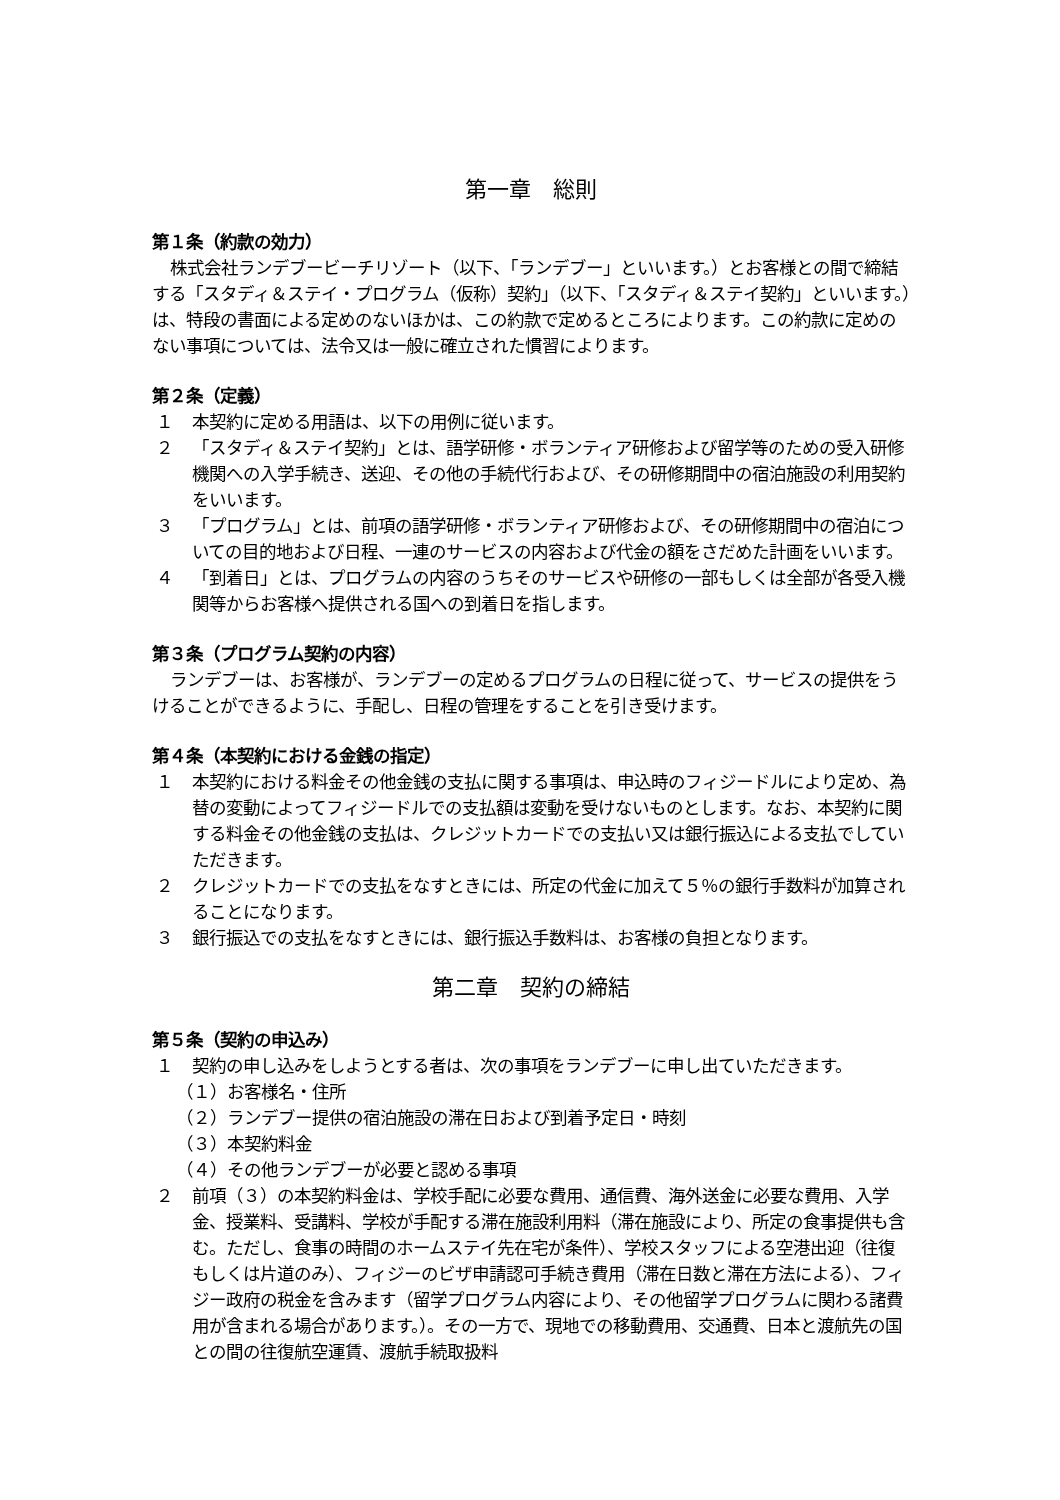第一章　総則
第１条（約款の効力）
株式会社ランデブービーチリゾート（以下、「ランデブー」といいます。）とお客様との間で締結する「スタディ＆ステイ・プログラム（仮称）契約」（以下、「スタディ＆ステイ契約」といいます。）は、特段の書面による定めのないほかは、この約款で定めるところによります。この約款に定めのない事項については、法令又は一般に確立された慣習によります。
第２条（定義）
１ 本契約に定める用語は、以下の用例に従います。
２ 「スタディ＆ステイ契約」とは、語学研修・ボランティア研修および留学等のための受入研修機関への入学手続き、送迎、その他の手続代行および、その研修期間中の宿泊施設の利用契約をいいます。
３ 「プログラム」とは、前項の語学研修・ボランティア研修および、その研修期間中の宿泊についての目的地および日程、一連のサービスの内容および代金の額をさだめた計画をいいます。
４ 「到着日」とは、プログラムの内容のうちそのサービスや研修の一部もしくは全部が各受入機関等からお客様へ提供される国への到着日を指します。
第３条（プログラム契約の内容）
ランデブーは、お客様が、ランデブーの定めるプログラムの日程に従って、サービスの提供をうけることができるように、手配し、日程の管理をすることを引き受けます。
第４条（本契約における金銭の指定）
１ 本契約における料金その他金銭の支払に関する事項は、申込時のフィジードルにより定め、為替の変動によってフィジードルでの支払額は変動を受けないものとします。なお、本契約に関する料金その他金銭の支払は、クレジットカードでの支払い又は銀行振込による支払でしていただきます。
２ クレジットカードでの支払をなすときには、所定の代金に加えて５％の銀行手数料が加算されることになります。
３ 銀行振込での支払をなすときには、銀行振込手数料は、お客様の負担となります。
第二章　契約の締結
第５条（契約の申込み）
１ 契約の申し込みをしようとする者は、次の事項をランデブーに申し出ていただきます。
（１）お客様名・住所
（２）ランデブー提供の宿泊施設の滞在日および到着予定日・時刻
（３）本契約料金
（４）その他ランデブーが必要と認める事項
２ 前項（３）の本契約料金は、学校手配に必要な費用、通信費、海外送金に必要な費用、入学金、授業料、受講料、学校が手配する滞在施設利用料（滞在施設により、所定の食事提供も含む。ただし、食事の時間のホームステイ先在宅が条件）、学校スタッフによる空港出迎（往復もしくは片道のみ）、フィジーのビザ申請認可手続き費用（滞在日数と滞在方法による）、フィジー政府の税金を含みます（留学プログラム内容により、その他留学プログラムに関わる諸費用が含まれる場合があります。）。その一方で、現地での移動費用、交通費、日本と渡航先の国との間の往復航空運賃、渡航手続取扱料